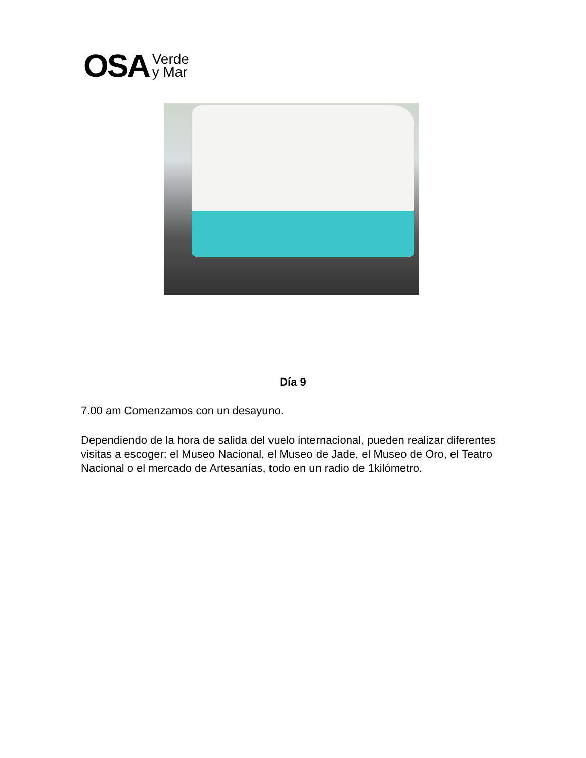OSA Verde
y Mar
Día 9
7.00 am Comenzamos con un desayuno.
Dependiendo de la hora de salida del vuelo internacional, pueden realizar diferentes visitas a escoger: el Museo Nacional, el Museo de Jade, el Museo de Oro, el Teatro Nacional o el mercado de Artesanías, todo en un radio de 1kilómetro.